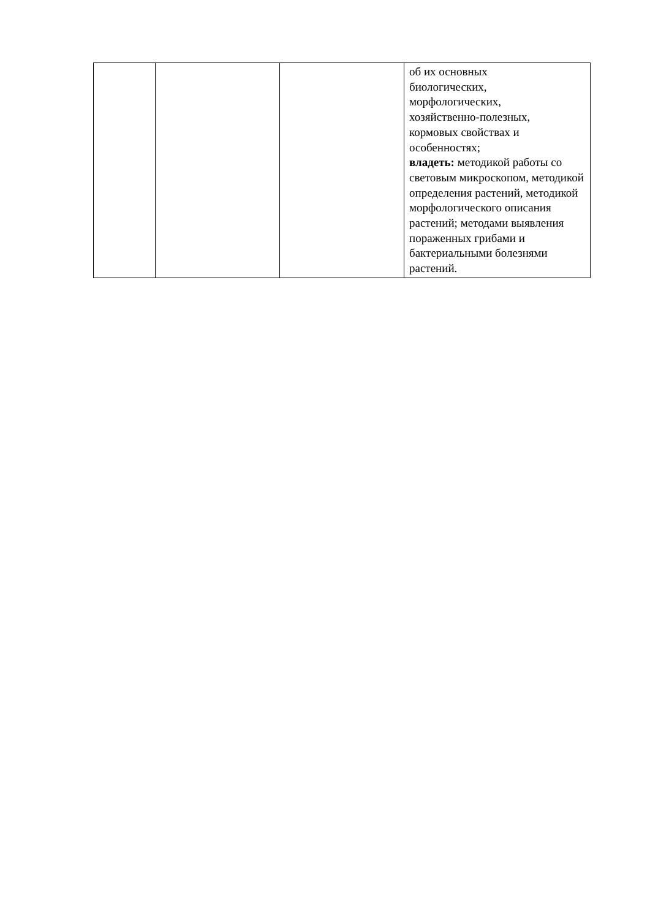| | | | об их основных биологических, морфологических, хозяйственно-полезных, кормовых свойствах и особенностях; владеть: методикой работы со световым микроскопом, методикой определения растений, методикой морфологического описания растений; методами выявления пораженных грибами и бактериальными болезнями растений. |